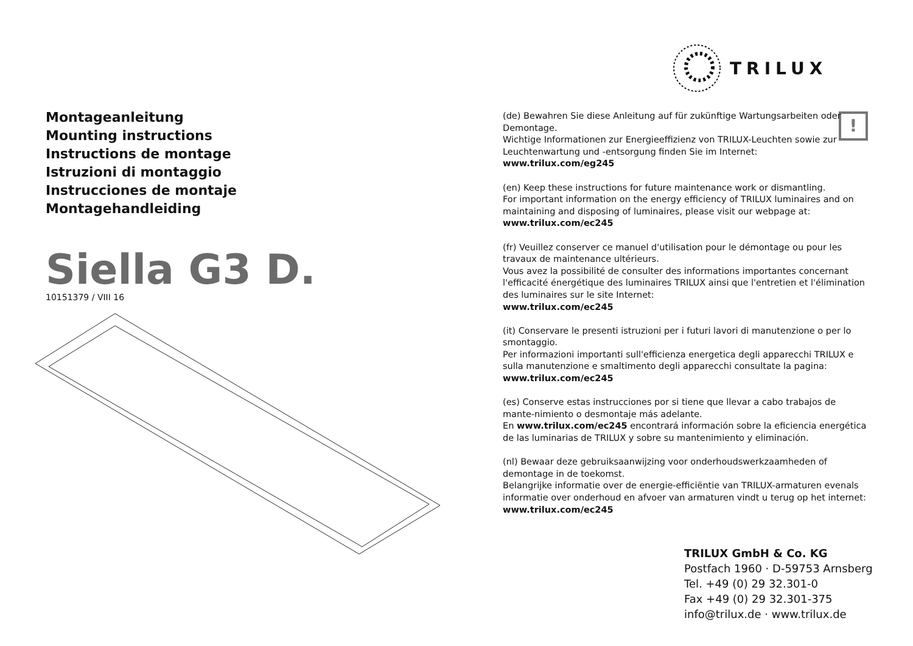TRILUX
Montageanleitung
Mounting instructions
Instructions de montage
Istruzioni di montaggio
Instrucciones de montaje
Montagehandleiding
Siella G3 D.
10151379 / VIII 16
!
(de) Bewahren Sie diese Anleitung auf für zukünftige Wartungsarbeiten oder Demontage.
Wichtige Informationen zur Energieeffizienz von TRILUX-Leuchten sowie zur Leuchtenwartung und -entsorgung finden Sie im Internet:
www.trilux.com/eg245
(en) Keep these instructions for future maintenance work or dismantling.
For important information on the energy efficiency of TRILUX luminaires and on maintaining and disposing of luminaires, please visit our webpage at:
www.trilux.com/ec245
(fr) Veuillez conserver ce manuel d'utilisation pour le démontage ou pour les travaux de maintenance ultérieurs.
Vous avez la possibilité de consulter des informations importantes concernant l'efficacité énergétique des luminaires TRILUX ainsi que l'entretien et l'élimination des luminaires sur le site Internet:
www.trilux.com/ec245
(it) Conservare le presenti istruzioni per i futuri lavori di manutenzione o per lo smontaggio.
Per informazioni importanti sull'efficienza energetica degli apparecchi TRILUX e sulla manutenzione e smaltimento degli apparecchi consultate la pagina:
www.trilux.com/ec245
(es) Conserve estas instrucciones por si tiene que llevar a cabo trabajos de mante-nimiento o desmontaje más adelante.
En www.trilux.com/ec245 encontrará información sobre la eficiencia energética de las luminarias de TRILUX y sobre su mantenimiento y eliminación.
(nl) Bewaar deze gebruiksaanwijzing voor onderhoudswerkzaamheden of demontage in de toekomst.
Belangrijke informatie over de energie-efficiëntie van TRILUX-armaturen evenals informatie over onderhoud en afvoer van armaturen vindt u terug op het internet:
www.trilux.com/ec245
TRILUX GmbH & Co. KG
Postfach 1960 · D-59753 Arnsberg
Tel. +49 (0) 29 32.301-0
Fax +49 (0) 29 32.301-375
info@trilux.de · www.trilux.de